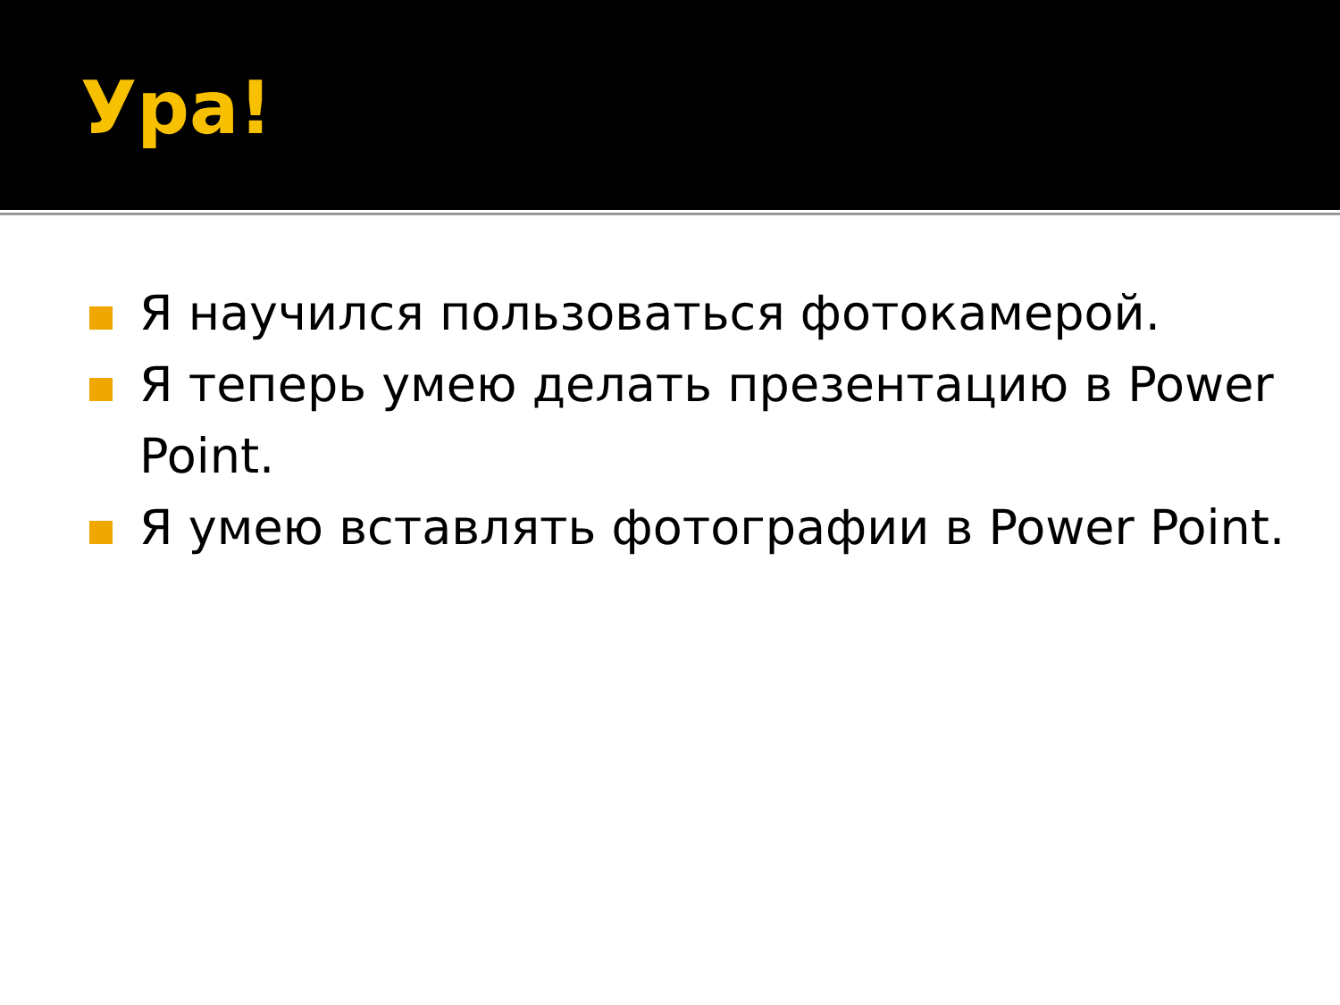Ура!
Я научился пользоваться фотокамерой.
Я теперь умею делать презентацию в Power Point.
Я умею вставлять фотографии в Power Point.